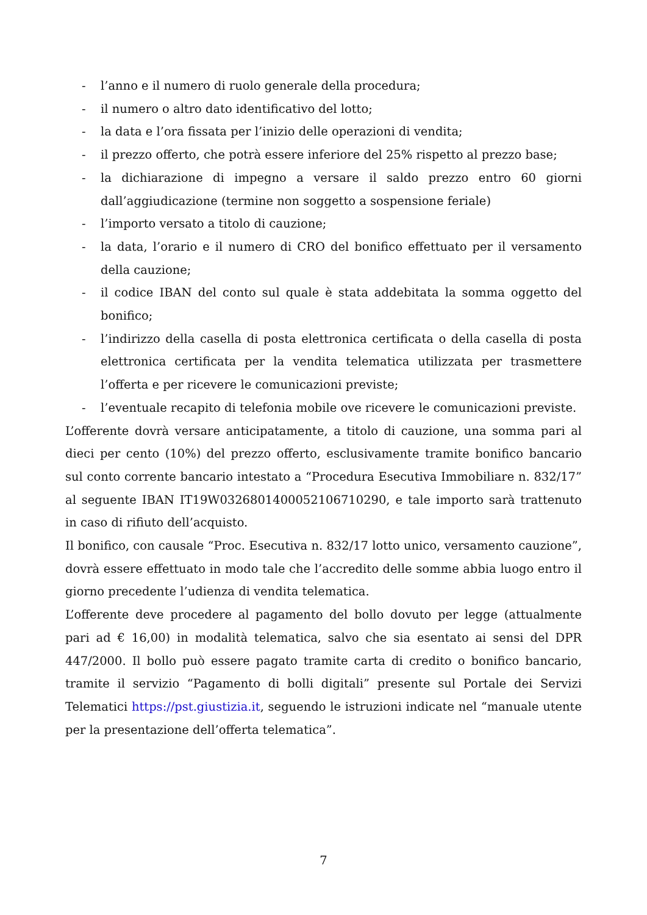- l’anno e il numero di ruolo generale della procedura;
- il numero o altro dato identificativo del lotto;
- la data e l’ora fissata per l’inizio delle operazioni di vendita;
- il prezzo offerto, che potrà essere inferiore del 25% rispetto al prezzo base;
- la dichiarazione di impegno a versare il saldo prezzo entro 60 giorni dall’aggiudicazione (termine non soggetto a sospensione feriale)
- l’importo versato a titolo di cauzione;
- la data, l’orario e il numero di CRO del bonifico effettuato per il versamento della cauzione;
- il codice IBAN del conto sul quale è stata addebitata la somma oggetto del bonifico;
- l’indirizzo della casella di posta elettronica certificata o della casella di posta elettronica certificata per la vendita telematica utilizzata per trasmettere l’offerta e per ricevere le comunicazioni previste;
- l’eventuale recapito di telefonia mobile ove ricevere le comunicazioni previste.
L’offerente dovrà versare anticipatamente, a titolo di cauzione, una somma pari al dieci per cento (10%) del prezzo offerto, esclusivamente tramite bonifico bancario sul conto corrente bancario intestato a “Procedura Esecutiva Immobiliare n. 832/17” al seguente IBAN IT19W0326801400052106710290, e tale importo sarà trattenuto in caso di rifiuto dell’acquisto.
Il bonifico, con causale “Proc. Esecutiva n. 832/17 lotto unico, versamento cauzione”, dovrà essere effettuato in modo tale che l’accredito delle somme abbia luogo entro il giorno precedente l’udienza di vendita telematica.
L’offerente deve procedere al pagamento del bollo dovuto per legge (attualmente pari ad € 16,00) in modalità telematica, salvo che sia esentato ai sensi del DPR 447/2000. Il bollo può essere pagato tramite carta di credito o bonifico bancario, tramite il servizio “Pagamento di bolli digitali” presente sul Portale dei Servizi Telematici https://pst.giustizia.it, seguendo le istruzioni indicate nel “manuale utente per la presentazione dell’offerta telematica”.
7